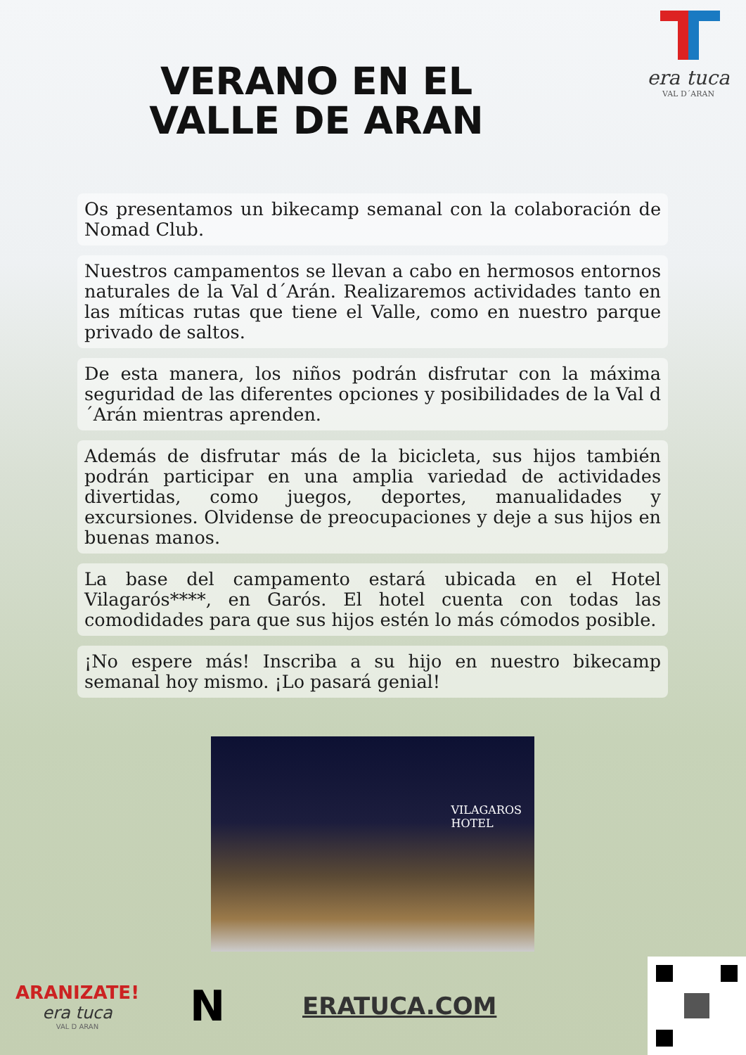era tuca
VAL D´ARAN
VERANO EN EL VALLE DE ARAN
Os presentamos un bikecamp semanal con la colaboración de Nomad Club.
Nuestros campamentos se llevan a cabo en hermosos entornos naturales de la Val d´Arán. Realizaremos actividades tanto en las míticas rutas que tiene el Valle, como en nuestro parque privado de saltos.
De esta manera, los niños podrán disfrutar con la máxima seguridad de las diferentes opciones y posibilidades de la Val d ´Arán mientras aprenden.
Además de disfrutar más de la bicicleta, sus hijos también podrán participar en una amplia variedad de actividades divertidas, como juegos, deportes, manualidades y excursiones. Olvidense de preocupaciones y deje a sus hijos en buenas manos.
La base del campamento estará ubicada en el Hotel Vilagarós****, en Garós. El hotel cuenta con todas las comodidades para que sus hijos estén lo más cómodos posible.
¡No espere más! Inscriba a su hijo en nuestro bikecamp semanal hoy mismo. ¡Lo pasará genial!
VILAGAROS
HOTEL
ARANIZATE!
era tuca
VAL D ARAN
N
ERATUCA.COM